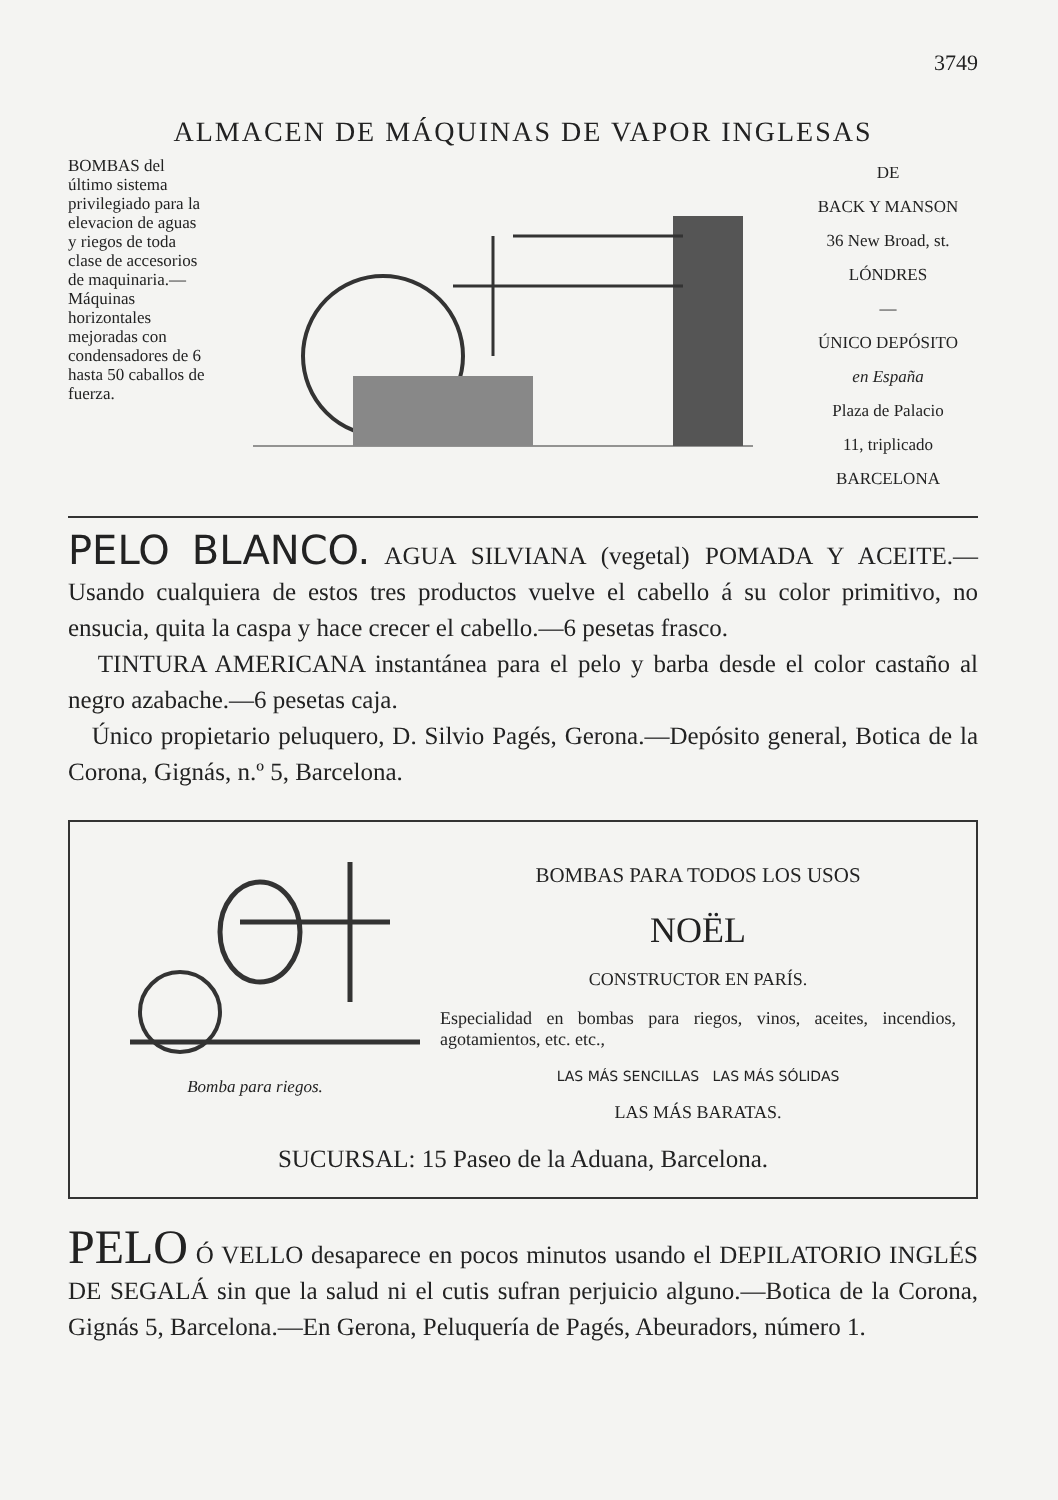3749
ALMACEN DE MÁQUINAS DE VAPOR INGLESAS
BOMBAS del último sistema privilegiado para la elevacion de aguas y riegos de toda clase de accesorios de maquinaria.—Máquinas horizontales mejoradas con condensadores de 6 hasta 50 caballos de fuerza.
DE
BACK Y MANSON
36 New Broad, st.
LÓNDRES
—
ÚNICO DEPÓSITO
en España
Plaza de Palacio
11, triplicado
BARCELONA
PELO BLANCO. AGUA SILVIANA (vegetal) POMADA Y ACEITE.—Usando cualquiera de estos tres productos vuelve el cabello á su color primitivo, no ensucia, quita la caspa y hace crecer el cabello.—6 pesetas frasco.
TINTURA AMERICANA instantánea para el pelo y barba desde el color castaño al negro azabache.—6 pesetas caja.
Único propietario peluquero, D. Silvio Pagés, Gerona.—Depósito general, Botica de la Corona, Gignás, n.º 5, Barcelona.
Bomba para riegos.
BOMBAS PARA TODOS LOS USOS
NOËL
CONSTRUCTOR EN PARÍS.
Especialidad en bombas para riegos, vinos, aceites, incendios, agotamientos, etc. etc.,
LAS MÁS SENCILLAS LAS MÁS SÓLIDAS
LAS MÁS BARATAS.
SUCURSAL: 15 Paseo de la Aduana, Barcelona.
PELO Ó VELLO desaparece en pocos minutos usando el DEPILATORIO INGLÉS DE SEGALÁ sin que la salud ni el cutis sufran perjuicio alguno.—Botica de la Corona, Gignás 5, Barcelona.—En Gerona, Peluquería de Pagés, Abeuradors, número 1.